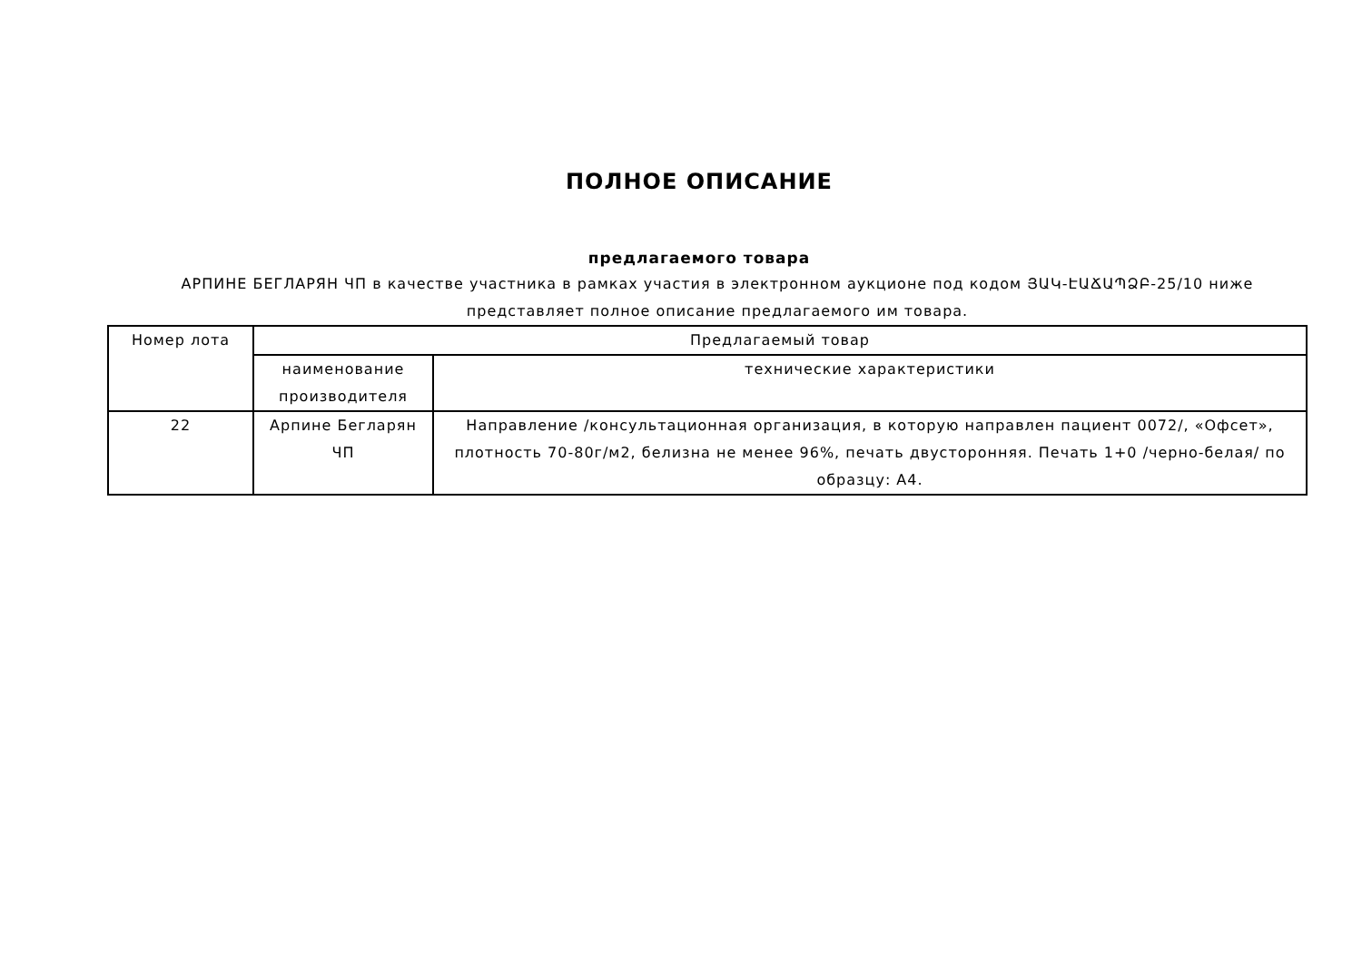ПОЛНОЕ ОПИСАНИЕ
предлагаемого товара
АРПИНЕ БЕГЛАРЯН ЧП в качестве участника в рамках участия в электронном аукционе под кодом ՅԱԿ-ԷԱՃԱՊՁԲ-25/10 ниже представляет полное описание предлагаемого им товара.
| Номер лота | Предлагаемый товар | |
| --- | --- | --- |
| | наименование производителя | технические характеристики |
| 22 | Арпине Бегларян ЧП | Направление /консультационная организация, в которую направлен пациент 0072/, «Офсет», плотность 70-80г/м2, белизна не менее 96%, печать двусторонняя. Печать 1+0 /черно-белая/ по образцу: А4. |